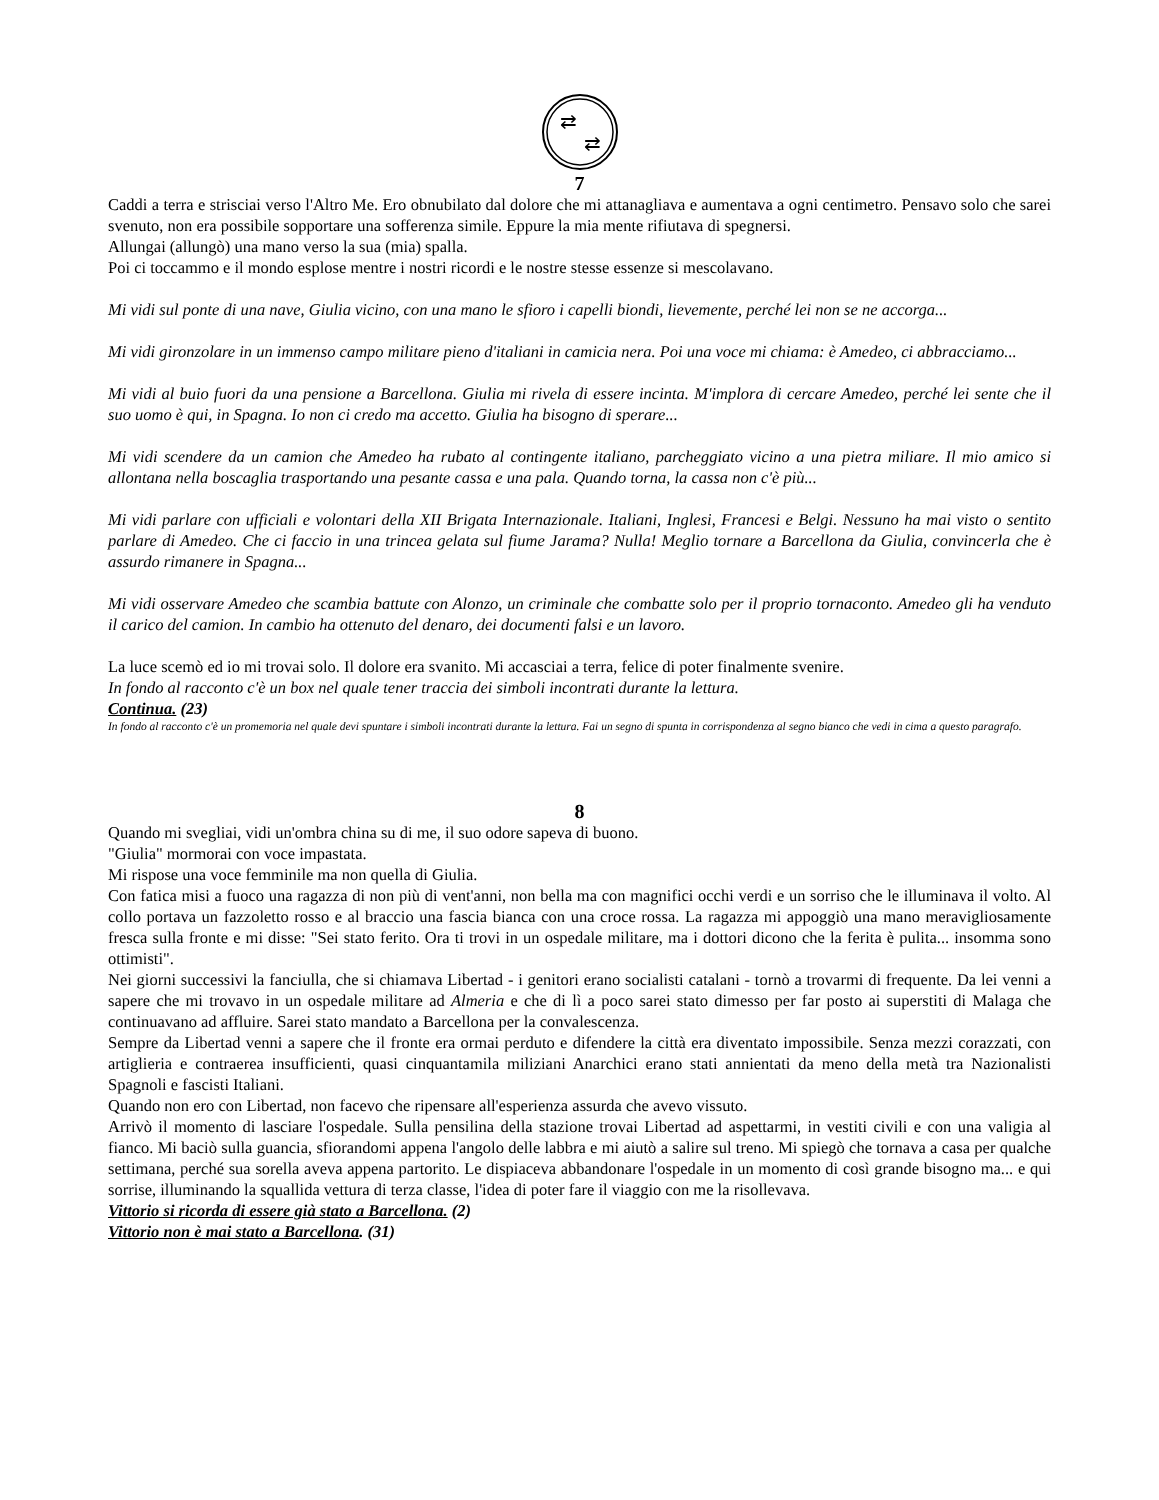⇄
⇄
7
Caddi a terra e strisciai verso l'Altro Me. Ero obnubilato dal dolore che mi attanagliava e aumentava a ogni centimetro. Pensavo solo che sarei svenuto, non era possibile sopportare una sofferenza simile. Eppure la mia mente rifiutava di spegnersi.
Allungai (allungò) una mano verso la sua (mia) spalla.
Poi ci toccammo e il mondo esplose mentre i nostri ricordi e le nostre stesse essenze si mescolavano.
Mi vidi sul ponte di una nave, Giulia vicino, con una mano le sfioro i capelli biondi, lievemente, perché lei non se ne accorga...
Mi vidi gironzolare in un immenso campo militare pieno d'italiani in camicia nera. Poi una voce mi chiama: è Amedeo, ci abbracciamo...
Mi vidi al buio fuori da una pensione a Barcellona. Giulia mi rivela di essere incinta. M'implora di cercare Amedeo, perché lei sente che il suo uomo è qui, in Spagna. Io non ci credo ma accetto. Giulia ha bisogno di sperare...
Mi vidi scendere da un camion che Amedeo ha rubato al contingente italiano, parcheggiato vicino a una pietra miliare. Il mio amico si allontana nella boscaglia trasportando una pesante cassa e una pala. Quando torna, la cassa non c'è più...
Mi vidi parlare con ufficiali e volontari della XII Brigata Internazionale. Italiani, Inglesi, Francesi e Belgi. Nessuno ha mai visto o sentito parlare di Amedeo. Che ci faccio in una trincea gelata sul fiume Jarama? Nulla! Meglio tornare a Barcellona da Giulia, convincerla che è assurdo rimanere in Spagna...
Mi vidi osservare Amedeo che scambia battute con Alonzo, un criminale che combatte solo per il proprio tornaconto. Amedeo gli ha venduto il carico del camion. In cambio ha ottenuto del denaro, dei documenti falsi e un lavoro.
La luce scemò ed io mi trovai solo. Il dolore era svanito. Mi accasciai a terra, felice di poter finalmente svenire.
In fondo al racconto c'è un box nel quale tener traccia dei simboli incontrati durante la lettura.
Continua. (23)
In fondo al racconto c'è un promemoria nel quale devi spuntare i simboli incontrati durante la lettura. Fai un segno di spunta in corrispondenza al segno bianco che vedi in cima a questo paragrafo.
8
Quando mi svegliai, vidi un'ombra china su di me, il suo odore sapeva di buono.
"Giulia" mormorai con voce impastata.
Mi rispose una voce femminile ma non quella di Giulia.
Con fatica misi a fuoco una ragazza di non più di vent'anni, non bella ma con magnifici occhi verdi e un sorriso che le illuminava il volto. Al collo portava un fazzoletto rosso e al braccio una fascia bianca con una croce rossa. La ragazza mi appoggiò una mano meravigliosamente fresca sulla fronte e mi disse: "Sei stato ferito. Ora ti trovi in un ospedale militare, ma i dottori dicono che la ferita è pulita... insomma sono ottimisti".
Nei giorni successivi la fanciulla, che si chiamava Libertad - i genitori erano socialisti catalani - tornò a trovarmi di frequente. Da lei venni a sapere che mi trovavo in un ospedale militare ad Almeria e che di lì a poco sarei stato dimesso per far posto ai superstiti di Malaga che continuavano ad affluire. Sarei stato mandato a Barcellona per la convalescenza.
Sempre da Libertad venni a sapere che il fronte era ormai perduto e difendere la città era diventato impossibile. Senza mezzi corazzati, con artiglieria e contraerea insufficienti, quasi cinquantamila miliziani Anarchici erano stati annientati da meno della metà tra Nazionalisti Spagnoli e fascisti Italiani.
Quando non ero con Libertad, non facevo che ripensare all'esperienza assurda che avevo vissuto.
Arrivò il momento di lasciare l'ospedale. Sulla pensilina della stazione trovai Libertad ad aspettarmi, in vestiti civili e con una valigia al fianco. Mi baciò sulla guancia, sfiorandomi appena l'angolo delle labbra e mi aiutò a salire sul treno. Mi spiegò che tornava a casa per qualche settimana, perché sua sorella aveva appena partorito. Le dispiaceva abbandonare l'ospedale in un momento di così grande bisogno ma... e qui sorrise, illuminando la squallida vettura di terza classe, l'idea di poter fare il viaggio con me la risollevava.
Vittorio si ricorda di essere già stato a Barcellona. (2)
Vittorio non è mai stato a Barcellona. (31)